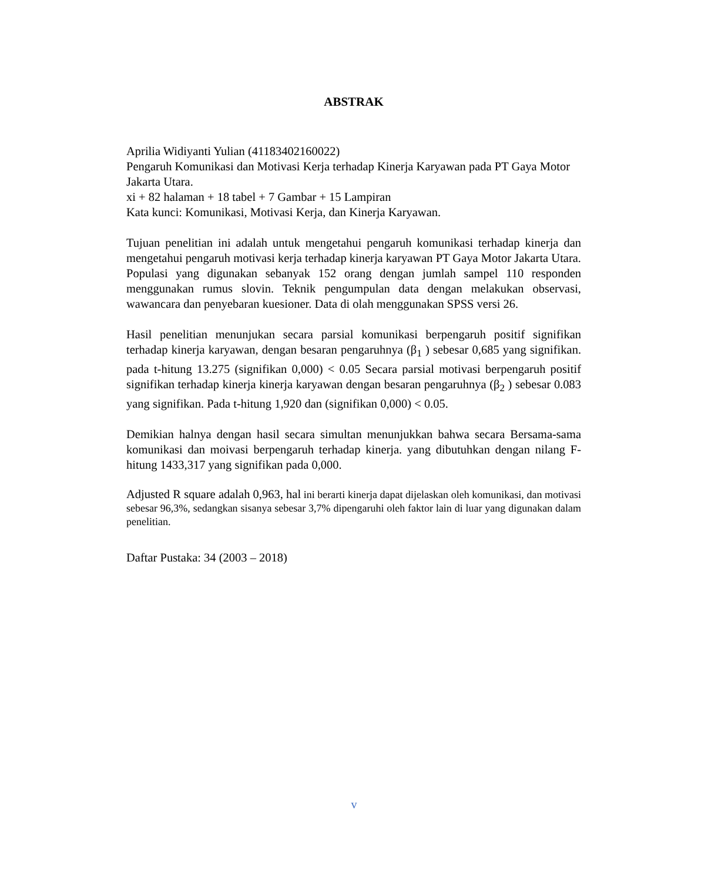ABSTRAK
Aprilia Widiyanti Yulian (41183402160022)
Pengaruh Komunikasi dan Motivasi Kerja terhadap Kinerja Karyawan pada PT Gaya Motor Jakarta Utara.
xi + 82 halaman + 18 tabel + 7 Gambar + 15 Lampiran
Kata kunci: Komunikasi, Motivasi Kerja, dan Kinerja Karyawan.
Tujuan penelitian ini adalah untuk mengetahui pengaruh komunikasi terhadap kinerja dan mengetahui pengaruh motivasi kerja terhadap kinerja karyawan PT Gaya Motor Jakarta Utara. Populasi yang digunakan sebanyak 152 orang dengan jumlah sampel 110 responden menggunakan rumus slovin. Teknik pengumpulan data dengan melakukan observasi, wawancara dan penyebaran kuesioner. Data di olah menggunakan SPSS versi 26.
Hasil penelitian menunjukan secara parsial komunikasi berpengaruh positif signifikan terhadap kinerja karyawan, dengan besaran pengaruhnya (β<sub>1</sub> ) sebesar 0,685 yang signifikan. pada t-hitung 13.275 (signifikan 0,000) < 0.05 Secara parsial motivasi berpengaruh positif signifikan terhadap kinerja kinerja karyawan dengan besaran pengaruhnya (β<sub>2</sub> ) sebesar 0.083 yang signifikan. Pada t-hitung 1,920 dan (signifikan 0,000) < 0.05.
Demikian halnya dengan hasil secara simultan menunjukkan bahwa secara Bersama-sama komunikasi dan moivasi berpengaruh terhadap kinerja. yang dibutuhkan dengan nilang F-hitung 1433,317 yang signifikan pada 0,000.
Adjusted R square adalah 0,963, hal ini berarti kinerja dapat dijelaskan oleh komunikasi, dan motivasi sebesar 96,3%, sedangkan sisanya sebesar 3,7% dipengaruhi oleh faktor lain di luar yang digunakan dalam penelitian.
Daftar Pustaka: 34 (2003 – 2018)
v